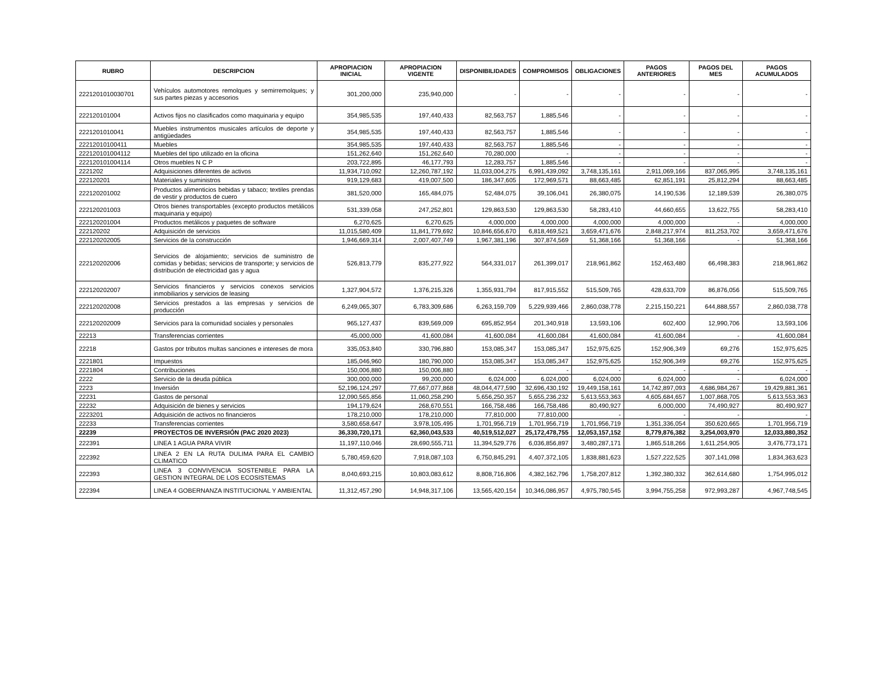| RUBRO | DESCRIPCION | APROPIACION INICIAL | APROPIACION VIGENTE | DISPONIBILIDADES | COMPROMISOS | OBLIGACIONES | PAGOS ANTERIORES | PAGOS DEL MES | PAGOS ACUMULADOS |
| --- | --- | --- | --- | --- | --- | --- | --- | --- | --- |
| 2221201010030701 | Vehículos automotores remolques y semirremolques; y sus partes piezas y accesorios | 301,200,000 | 235,940,000 | - | - | - | - | - | - |
| 222120101004 | Activos fijos no clasificados como maquinaria y equipo | 354,985,535 | 197,440,433 | 82,563,757 | 1,885,546 | - | - | - | - |
| 2221201010041 | Muebles instrumentos musicales artículos de deporte y antigüedades | 354,985,535 | 197,440,433 | 82,563,757 | 1,885,546 | - | - | - | - |
| 22212010100411 | Muebles | 354,985,535 | 197,440,433 | 82,563,757 | 1,885,546 | - | - | - | - |
| 222120101004112 | Muebles del tipo utilizado en la oficina | 151,262,640 | 151,262,640 | 70,280,000 | - | - | - | - | - |
| 222120101004114 | Otros muebles N C P | 203,722,895 | 46,177,793 | 12,283,757 | 1,885,546 | - | - | - | - |
| 2221202 | Adquisiciones diferentes de activos | 11,934,710,092 | 12,260,787,192 | 11,033,004,275 | 6,991,439,092 | 3,748,135,161 | 2,911,069,166 | 837,065,995 | 3,748,135,161 |
| 222120201 | Materiales y suministros | 919,129,683 | 419,007,500 | 186,347,605 | 172,969,571 | 88,663,485 | 62,851,191 | 25,812,294 | 88,663,485 |
| 222120201002 | Productos alimenticios bebidas y tabaco; textiles prendas de vestir y productos de cuero | 381,520,000 | 165,484,075 | 52,484,075 | 39,106,041 | 26,380,075 | 14,190,536 | 12,189,539 | 26,380,075 |
| 222120201003 | Otros bienes transportables (excepto productos metálicos maquinaria y equipo) | 531,339,058 | 247,252,801 | 129,863,530 | 129,863,530 | 58,283,410 | 44,660,655 | 13,622,755 | 58,283,410 |
| 222120201004 | Productos metálicos y paquetes de software | 6,270,625 | 6,270,625 | 4,000,000 | 4,000,000 | 4,000,000 | 4,000,000 | - | 4,000,000 |
| 222120202 | Adquisición de servicios | 11,015,580,409 | 11,841,779,692 | 10,846,656,670 | 6,818,469,521 | 3,659,471,676 | 2,848,217,974 | 811,253,702 | 3,659,471,676 |
| 222120202005 | Servicios de la construcción | 1,946,669,314 | 2,007,407,749 | 1,967,381,196 | 307,874,569 | 51,368,166 | 51,368,166 | - | 51,368,166 |
| 222120202006 | Servicios de alojamiento; servicios de suministro de comidas y bebidas; servicios de transporte; y servicios de distribución de electricidad gas y agua | 526,813,779 | 835,277,922 | 564,331,017 | 261,399,017 | 218,961,862 | 152,463,480 | 66,498,383 | 218,961,862 |
| 222120202007 | Servicios financieros y servicios conexos servicios inmobiliarios y servicios de leasing | 1,327,904,572 | 1,376,215,326 | 1,355,931,794 | 817,915,552 | 515,509,765 | 428,633,709 | 86,876,056 | 515,509,765 |
| 222120202008 | Servicios prestados a las empresas y servicios de producción | 6,249,065,307 | 6,783,309,686 | 6,263,159,709 | 5,229,939,466 | 2,860,038,778 | 2,215,150,221 | 644,888,557 | 2,860,038,778 |
| 222120202009 | Servicios para la comunidad sociales y personales | 965,127,437 | 839,569,009 | 695,852,954 | 201,340,918 | 13,593,106 | 602,400 | 12,990,706 | 13,593,106 |
| 22213 | Transferencias corrientes | 45,000,000 | 41,600,084 | 41,600,084 | 41,600,084 | 41,600,084 | 41,600,084 | - | 41,600,084 |
| 22218 | Gastos por tributos multas sanciones e intereses de mora | 335,053,840 | 330,796,880 | 153,085,347 | 153,085,347 | 152,975,625 | 152,906,349 | 69,276 | 152,975,625 |
| 2221801 | Impuestos | 185,046,960 | 180,790,000 | 153,085,347 | 153,085,347 | 152,975,625 | 152,906,349 | 69,276 | 152,975,625 |
| 2221804 | Contribuciones | 150,006,880 | 150,006,880 | - | - | - | - | - | - |
| 2222 | Servicio de la deuda pública | 300,000,000 | 99,200,000 | 6,024,000 | 6,024,000 | 6,024,000 | 6,024,000 | - | 6,024,000 |
| 2223 | Inversión | 52,196,124,297 | 77,667,077,868 | 48,044,477,590 | 32,696,430,192 | 19,449,158,161 | 14,742,897,093 | 4,686,984,267 | 19,429,881,361 |
| 22231 | Gastos de personal | 12,090,565,856 | 11,060,258,290 | 5,656,250,357 | 5,655,236,232 | 5,613,553,363 | 4,605,684,657 | 1,007,868,705 | 5,613,553,363 |
| 22232 | Adquisición de bienes y servicios | 194,179,624 | 268,670,551 | 166,758,486 | 166,758,486 | 80,490,927 | 6,000,000 | 74,490,927 | 80,490,927 |
| 2223201 | Adquisición de activos no financieros | 178,210,000 | 178,210,000 | 77,810,000 | 77,810,000 | - | - | - | - |
| 22233 | Transferencias corrientes | 3,580,658,647 | 3,978,105,495 | 1,701,956,719 | 1,701,956,719 | 1,701,956,719 | 1,351,336,054 | 350,620,665 | 1,701,956,719 |
| 22239 | PROYECTOS DE INVERSIÓN (PAC 2020 2023) | 36,330,720,171 | 62,360,043,533 | 40,519,512,027 | 25,172,478,755 | 12,053,157,152 | 8,779,876,382 | 3,254,003,970 | 12,033,880,352 |
| 222391 | LINEA 1 AGUA PARA VIVIR | 11,197,110,046 | 28,690,555,711 | 11,394,529,776 | 6,036,856,897 | 3,480,287,171 | 1,865,518,266 | 1,611,254,905 | 3,476,773,171 |
| 222392 | LINEA 2 EN LA RUTA DULIMA PARA EL CAMBIO CLIMATICO | 5,780,459,620 | 7,918,087,103 | 6,750,845,291 | 4,407,372,105 | 1,838,881,623 | 1,527,222,525 | 307,141,098 | 1,834,363,623 |
| 222393 | LINEA 3 CONVIVENCIA SOSTENIBLE PARA LA GESTION INTEGRAL DE LOS ECOSISTEMAS | 8,040,693,215 | 10,803,083,612 | 8,808,716,806 | 4,382,162,796 | 1,758,207,812 | 1,392,380,332 | 362,614,680 | 1,754,995,012 |
| 222394 | LINEA 4 GOBERNANZA INSTITUCIONAL Y AMBIENTAL | 11,312,457,290 | 14,948,317,106 | 13,565,420,154 | 10,346,086,957 | 4,975,780,545 | 3,994,755,258 | 972,993,287 | 4,967,748,545 |